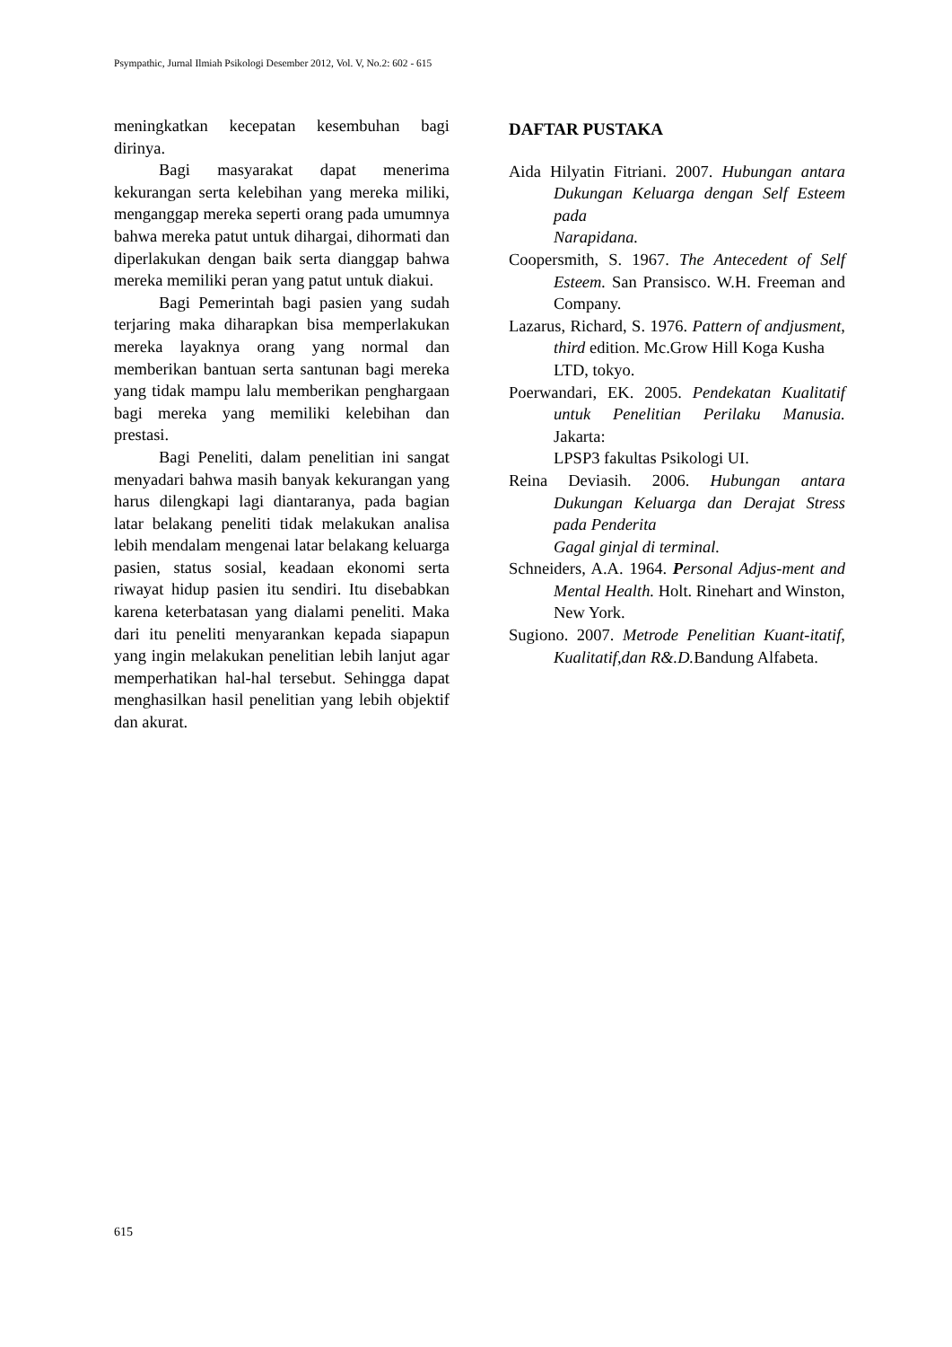Psympathic, Jurnal Ilmiah Psikologi Desember 2012, Vol. V, No.2: 602 - 615
meningkatkan kecepatan kesembuhan bagi dirinya.
Bagi masyarakat dapat menerima kekurangan serta kelebihan yang mereka miliki, menganggap mereka seperti orang pada umumnya bahwa mereka patut untuk dihargai, dihormati dan diperlakukan dengan baik serta dianggap bahwa mereka memiliki peran yang patut untuk diakui.
Bagi Pemerintah bagi pasien yang sudah terjaring maka diharapkan bisa memperlakukan mereka layaknya orang yang normal dan memberikan bantuan serta santunan bagi mereka yang tidak mampu lalu memberikan penghargaan bagi mereka yang memiliki kelebihan dan prestasi.
Bagi Peneliti, dalam penelitian ini sangat menyadari bahwa masih banyak kekurangan yang harus dilengkapi lagi diantaranya, pada bagian latar belakang peneliti tidak melakukan analisa lebih mendalam mengenai latar belakang keluarga pasien, status sosial, keadaan ekonomi serta riwayat hidup pasien itu sendiri. Itu disebabkan karena keterbatasan yang dialami peneliti. Maka dari itu peneliti menyarankan kepada siapapun yang ingin melakukan penelitian lebih lanjut agar memperhatikan hal-hal tersebut. Sehingga dapat menghasilkan hasil penelitian yang lebih objektif dan akurat.
DAFTAR PUSTAKA
Aida Hilyatin Fitriani. 2007. Hubungan antara Dukungan Keluarga dengan Self Esteem pada
Narapidana.
Coopersmith, S. 1967. The Antecedent of Self Esteem. San Pransisco. W.H. Freeman and Company.
Lazarus, Richard, S. 1976. Pattern of andjusment, third edition. Mc.Grow Hill Koga Kusha
LTD, tokyo.
Poerwandari, EK. 2005. Pendekatan Kualitatif untuk Penelitian Perilaku Manusia. Jakarta:
LPSP3 fakultas Psikologi UI.
Reina Deviasih. 2006. Hubungan antara Dukungan Keluarga dan Derajat Stress pada Penderita
Gagal ginjal di terminal.
Schneiders, A.A. 1964. Personal Adjus-ment and Mental Health. Holt. Rinehart and Winston,
New York.
Sugiono. 2007. Metrode Penelitian Kuant-itatif, Kualitatif,dan R&.D. Bandung Alfabeta.
615